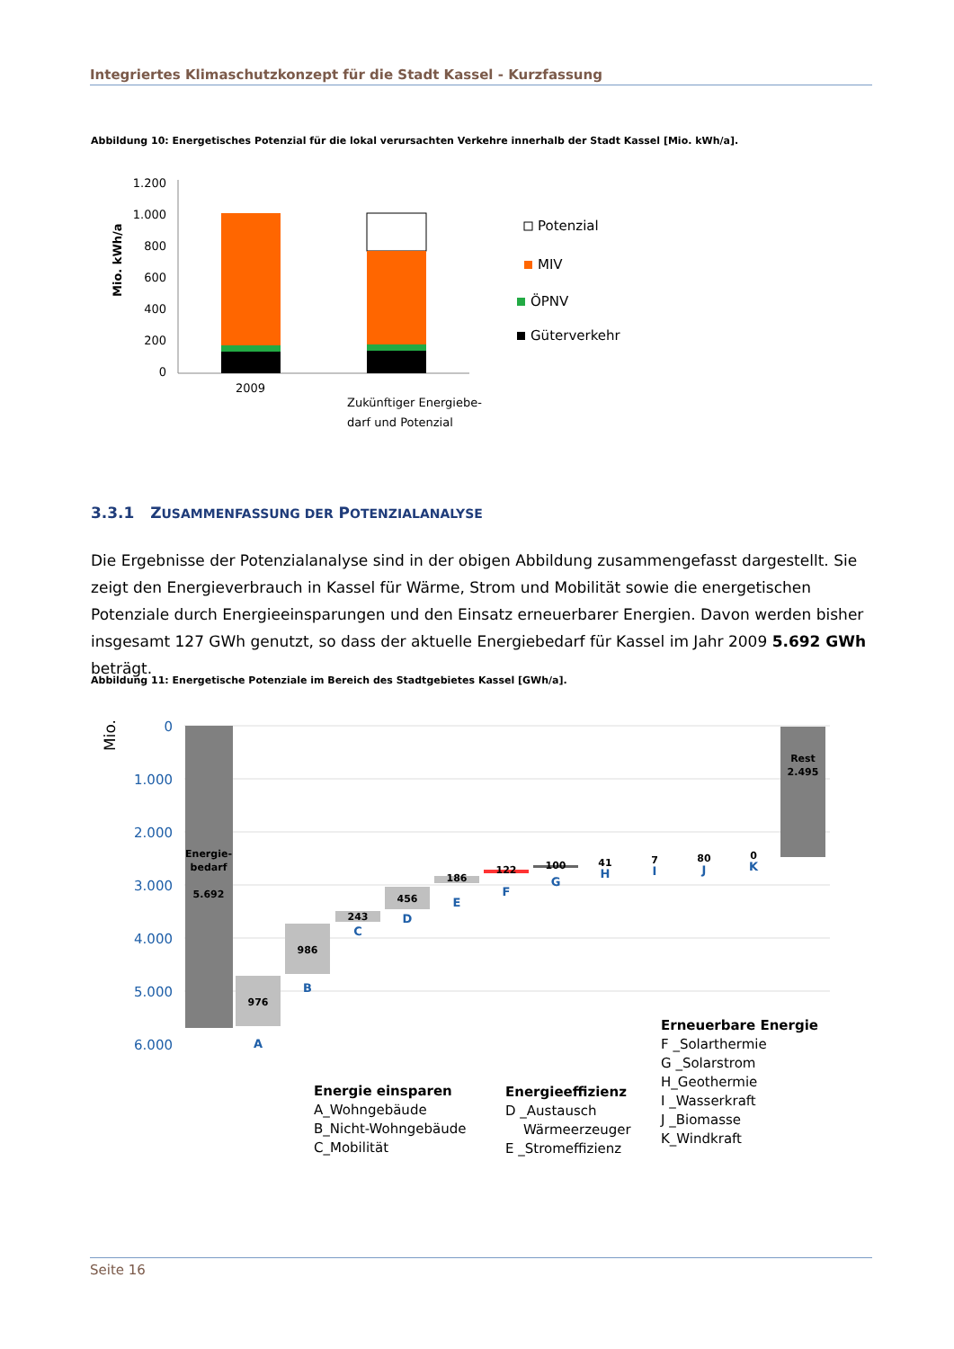Integriertes Klimaschutzkonzept für die Stadt Kassel - Kurzfassung
Abbildung 10: Energetisches Potenzial für die lokal verursachten Verkehre innerhalb der Stadt Kassel [Mio. kWh/a].
Mio. kWh/a
1.200
1.000
800
600
400
200
0
2009
Zukünftiger Energiebe-
darf und Potenzial
Potenzial
MIV
ÖPNV
Güterverkehr
3.3.1 ZUSAMMENFASSUNG DER POTENZIALANALYSE
Die Ergebnisse der Potenzialanalyse sind in der obigen Abbildung zusammengefasst dargestellt. Sie zeigt den Energieverbrauch in Kassel für Wärme, Strom und Mobilität sowie die energetischen Potenziale durch Energieeinsparungen und den Einsatz erneuerbarer Energien. Davon werden bisher insgesamt 127 GWh genutzt, so dass der aktuelle Energiebedarf für Kassel im Jahr 2009 5.692 GWh beträgt.
Abbildung 11: Energetische Potenziale im Bereich des Stadtgebietes Kassel [GWh/a].
Mio.
0
1.000
2.000
3.000
4.000
5.000
6.000
Energie-
bedarf
5.692
976
986
243
456
186
122
100
41
7
80
0
Rest
2.495
A
B
C
D
E
F
G
H
I
J
K
Energie einsparen
A_Wohngebäude
B_Nicht-Wohngebäude
C_Mobilität
Energieeffizienz
D _Austausch
Wärmeerzeuger
E _Stromeffizienz
Erneuerbare Energie
F _Solarthermie
G _Solarstrom
H_Geothermie
I _Wasserkraft
J _Biomasse
K_Windkraft
Seite 16